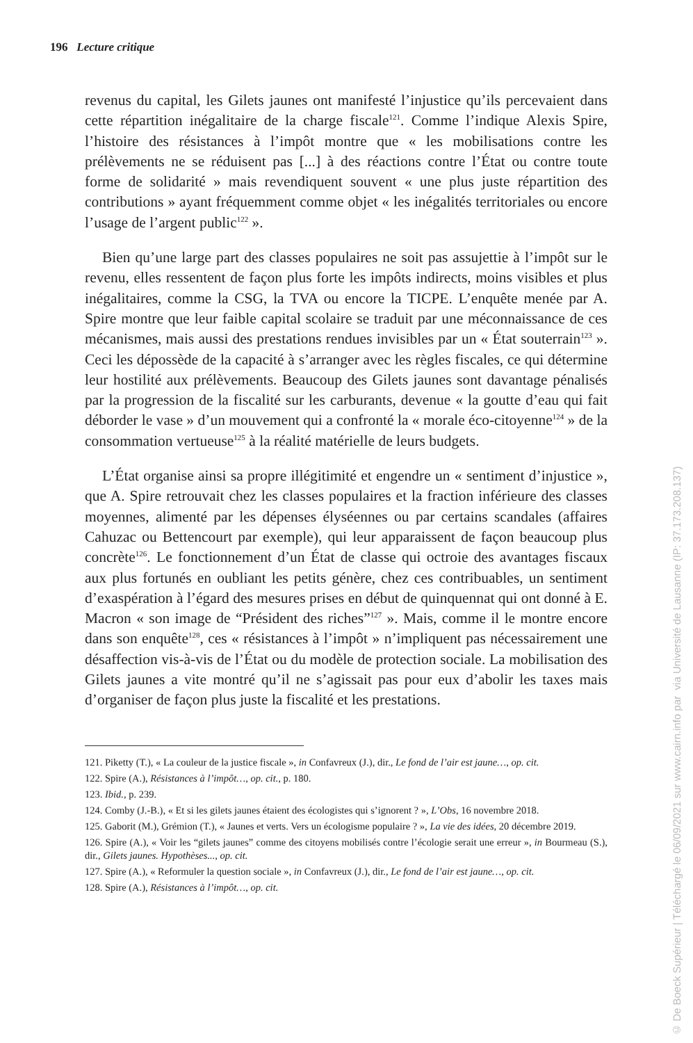196 Lecture critique
revenus du capital, les Gilets jaunes ont manifesté l’injustice qu’ils percevaient dans cette répartition inégalitaire de la charge fiscale<sup>121</sup>. Comme l’indique Alexis Spire, l’histoire des résistances à l’impôt montre que « les mobilisations contre les prélèvements ne se réduisent pas [...] à des réactions contre l’État ou contre toute forme de solidarité » mais revendiquent souvent « une plus juste répartition des contributions » ayant fréquemment comme objet « les inégalités territoriales ou encore l’usage de l’argent public<sup>122</sup> ».
Bien qu’une large part des classes populaires ne soit pas assujettie à l’impôt sur le revenu, elles ressentent de façon plus forte les impôts indirects, moins visibles et plus inégalitaires, comme la CSG, la TVA ou encore la TICPE. L’enquête menée par A. Spire montre que leur faible capital scolaire se traduit par une méconnaissance de ces mécanismes, mais aussi des prestations rendues invisibles par un « État souterrain<sup>123</sup> ». Ceci les dépossède de la capacité à s’arranger avec les règles fiscales, ce qui détermine leur hostilité aux prélèvements. Beaucoup des Gilets jaunes sont davantage pénalisés par la progression de la fiscalité sur les carburants, devenue « la goutte d’eau qui fait déborder le vase » d’un mouvement qui a confronté la « morale éco-citoyenne<sup>124</sup> » de la consommation vertueuse<sup>125</sup> à la réalité matérielle de leurs budgets.
L’État organise ainsi sa propre illégitimité et engendre un « sentiment d’injustice », que A. Spire retrouvait chez les classes populaires et la fraction inférieure des classes moyennes, alimenté par les dépenses élyséennes ou par certains scandales (affaires Cahuzac ou Bettencourt par exemple), qui leur apparaissent de façon beaucoup plus concrète<sup>126</sup>. Le fonctionnement d’un État de classe qui octroie des avantages fiscaux aux plus fortunés en oubliant les petits génère, chez ces contribuables, un sentiment d’exaspération à l’égard des mesures prises en début de quinquennat qui ont donné à E. Macron « son image de “Président des riches”<sup>127</sup> ». Mais, comme il le montre encore dans son enquête<sup>128</sup>, ces « résistances à l’impôt » n’impliquent pas nécessairement une désaffection vis-à-vis de l’État ou du modèle de protection sociale. La mobilisation des Gilets jaunes a vite montré qu’il ne s’agissait pas pour eux d’abolir les taxes mais d’organiser de façon plus juste la fiscalité et les prestations.
121. Piketty (T.), « La couleur de la justice fiscale », in Confavreux (J.), dir., Le fond de l’air est jaune…, op. cit.
122. Spire (A.), Résistances à l’impôt…, op. cit., p. 180.
123. Ibid., p. 239.
124. Comby (J.-B.), « Et si les gilets jaunes étaient des écologistes qui s’ignorent ? », L’Obs, 16 novembre 2018.
125. Gaborit (M.), Grémion (T.), « Jaunes et verts. Vers un écologisme populaire ? », La vie des idées, 20 décembre 2019.
126. Spire (A.), « Voir les “gilets jaunes” comme des citoyens mobilisés contre l’écologie serait une erreur », in Bourmeau (S.), dir., Gilets jaunes. Hypothèses..., op. cit.
127. Spire (A.), « Reformuler la question sociale », in Confavreux (J.), dir., Le fond de l’air est jaune…, op. cit.
128. Spire (A.), Résistances à l’impôt…, op. cit.
© De Boeck Supérieur | Téléchargé le 06/09/2021 sur www.cairn.info par via Université de Lausanne (IP: 37.173.208.137)